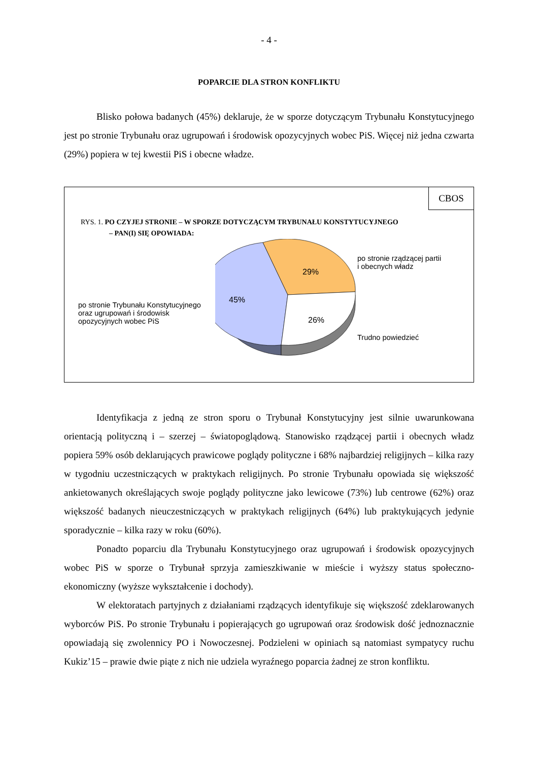- 4 -
POPARCIE DLA STRON KONFLIKTU
Blisko połowa badanych (45%) deklaruje, że w sporze dotyczącym Trybunału Konstytucyjnego jest po stronie Trybunału oraz ugrupowań i środowisk opozycyjnych wobec PiS. Więcej niż jedna czwarta (29%) popiera w tej kwestii PiS i obecne władze.
CBOS
RYS. 1. PO CZYJEJ STRONIE – W SPORZE DOTYCZĄCYM TRYBUNAŁU KONSTYTUCYJNEGO
– PAN(I) SIĘ OPOWIADA:
po stronie Trybunału Konstytucyjnego oraz ugrupowań i środowisk opozycyjnych wobec PiS
29%
45%
26%
po stronie rządzącej partii
i obecnych władz
Trudno powiedzieć
Identyfikacja z jedną ze stron sporu o Trybunał Konstytucyjny jest silnie uwarunkowana orientacją polityczną i – szerzej – światopoglądową. Stanowisko rządzącej partii i obecnych władz popiera 59% osób deklarujących prawicowe poglądy polityczne i 68% najbardziej religijnych – kilka razy w tygodniu uczestniczących w praktykach religijnych. Po stronie Trybunału opowiada się większość ankietowanych określających swoje poglądy polityczne jako lewicowe (73%) lub centrowe (62%) oraz większość badanych nieuczestniczących w praktykach religijnych (64%) lub praktykujących jedynie sporadycznie – kilka razy w roku (60%).
Ponadto poparciu dla Trybunału Konstytucyjnego oraz ugrupowań i środowisk opozycyjnych wobec PiS w sporze o Trybunał sprzyja zamieszkiwanie w mieście i wyższy status społeczno-ekonomiczny (wyższe wykształcenie i dochody).
W elektoratach partyjnych z działaniami rządzących identyfikuje się większość zdeklarowanych wyborców PiS. Po stronie Trybunału i popierających go ugrupowań oraz środowisk dość jednoznacznie opowiadają się zwolennicy PO i Nowoczesnej. Podzieleni w opiniach są natomiast sympatycy ruchu Kukiz’15 – prawie dwie piąte z nich nie udziela wyraźnego poparcia żadnej ze stron konfliktu.